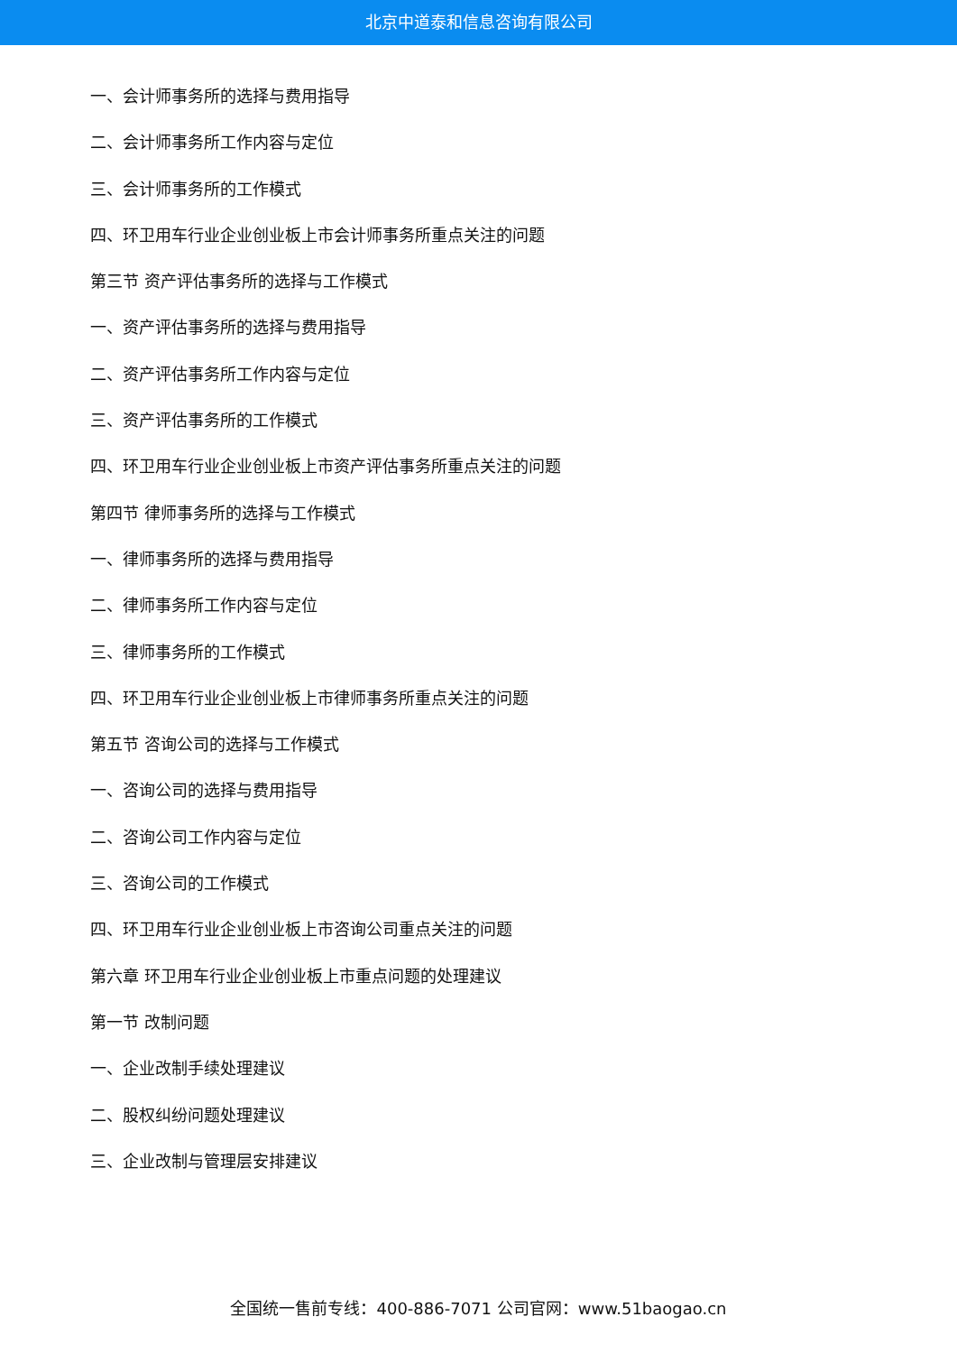北京中道泰和信息咨询有限公司
一、会计师事务所的选择与费用指导
二、会计师事务所工作内容与定位
三、会计师事务所的工作模式
四、环卫用车行业企业创业板上市会计师事务所重点关注的问题
第三节 资产评估事务所的选择与工作模式
一、资产评估事务所的选择与费用指导
二、资产评估事务所工作内容与定位
三、资产评估事务所的工作模式
四、环卫用车行业企业创业板上市资产评估事务所重点关注的问题
第四节 律师事务所的选择与工作模式
一、律师事务所的选择与费用指导
二、律师事务所工作内容与定位
三、律师事务所的工作模式
四、环卫用车行业企业创业板上市律师事务所重点关注的问题
第五节 咨询公司的选择与工作模式
一、咨询公司的选择与费用指导
二、咨询公司工作内容与定位
三、咨询公司的工作模式
四、环卫用车行业企业创业板上市咨询公司重点关注的问题
第六章 环卫用车行业企业创业板上市重点问题的处理建议
第一节 改制问题
一、企业改制手续处理建议
二、股权纠纷问题处理建议
三、企业改制与管理层安排建议
全国统一售前专线：400-886-7071 公司官网：www.51baogao.cn